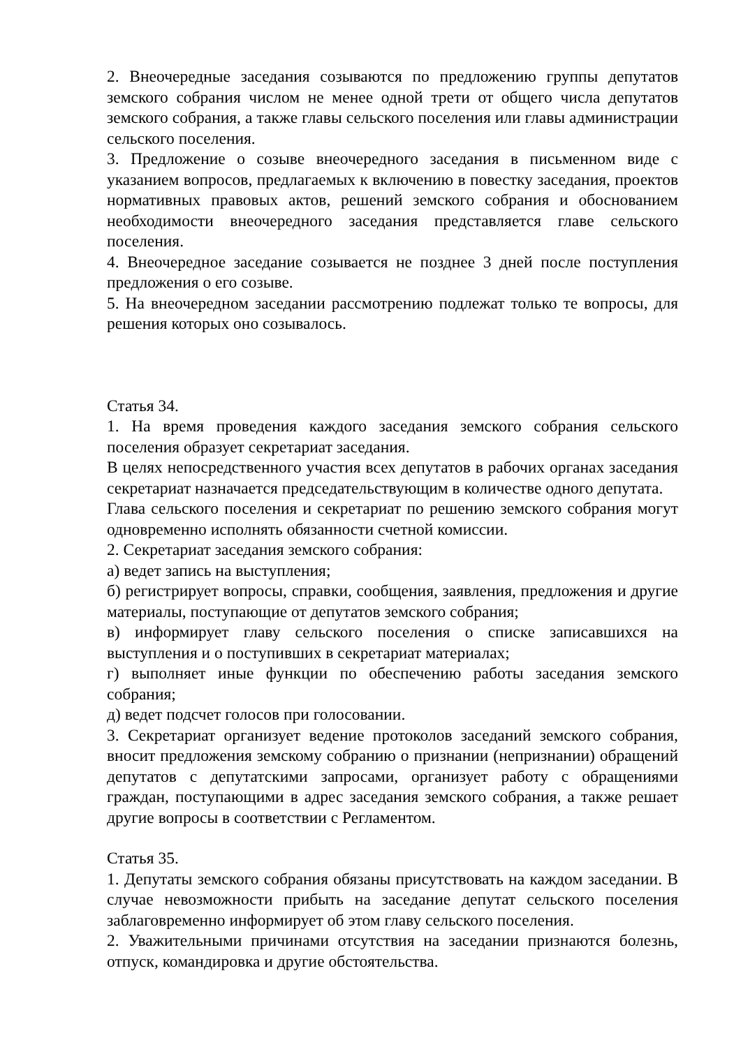2. Внеочередные заседания созываются по предложению группы депутатов земского собрания числом не менее одной трети от общего числа депутатов земского собрания, а также главы сельского поселения или главы администрации сельского поселения.
3. Предложение о созыве внеочередного заседания в письменном виде с указанием вопросов, предлагаемых к включению в повестку заседания, проектов нормативных правовых актов, решений земского собрания и обоснованием необходимости внеочередного заседания представляется главе сельского поселения.
4. Внеочередное заседание созывается не позднее 3 дней после поступления предложения о его созыве.
5. На внеочередном заседании рассмотрению подлежат только те вопросы, для решения которых оно созывалось.
Статья 34.
1. На время проведения каждого заседания земского собрания сельского поселения образует секретариат заседания.
В целях непосредственного участия всех депутатов в рабочих органах заседания секретариат назначается председательствующим в количестве одного депутата.
Глава сельского поселения и секретариат по решению земского собрания могут одновременно исполнять обязанности счетной комиссии.
2. Секретариат заседания земского собрания:
а) ведет запись на выступления;
б) регистрирует вопросы, справки, сообщения, заявления, предложения и другие материалы, поступающие от депутатов земского собрания;
в) информирует главу сельского поселения о списке записавшихся на выступления и о поступивших в секретариат материалах;
г) выполняет иные функции по обеспечению работы заседания земского собрания;
д) ведет подсчет голосов при голосовании.
3. Секретариат организует ведение протоколов заседаний земского собрания, вносит предложения земскому собранию о признании (непризнании) обращений депутатов с депутатскими запросами, организует работу с обращениями граждан, поступающими в адрес заседания земского собрания, а также решает другие вопросы в соответствии с Регламентом.
Статья 35.
1. Депутаты земского собрания обязаны присутствовать на каждом заседании. В случае невозможности прибыть на заседание депутат сельского поселения заблаговременно информирует об этом главу сельского поселения.
2. Уважительными причинами отсутствия на заседании признаются болезнь, отпуск, командировка и другие обстоятельства.